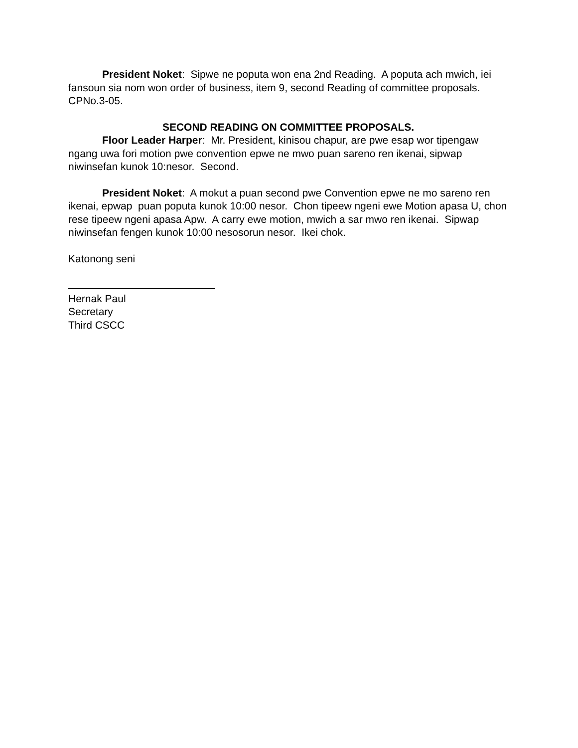President Noket: Sipwe ne poputa won ena 2nd Reading. A poputa ach mwich, iei fansoun sia nom won order of business, item 9, second Reading of committee proposals. CPNo.3-05.
SECOND READING ON COMMITTEE PROPOSALS.
Floor Leader Harper: Mr. President, kinisou chapur, are pwe esap wor tipengaw ngang uwa fori motion pwe convention epwe ne mwo puan sareno ren ikenai, sipwap niwinsefan kunok 10:nesor. Second.
President Noket: A mokut a puan second pwe Convention epwe ne mo sareno ren ikenai, epwap puan poputa kunok 10:00 nesor. Chon tipeew ngeni ewe Motion apasa U, chon rese tipeew ngeni apasa Apw. A carry ewe motion, mwich a sar mwo ren ikenai. Sipwap niwinsefan fengen kunok 10:00 nesosorun nesor. Ikei chok.
Katonong seni
Hernak Paul
Secretary
Third CSCC